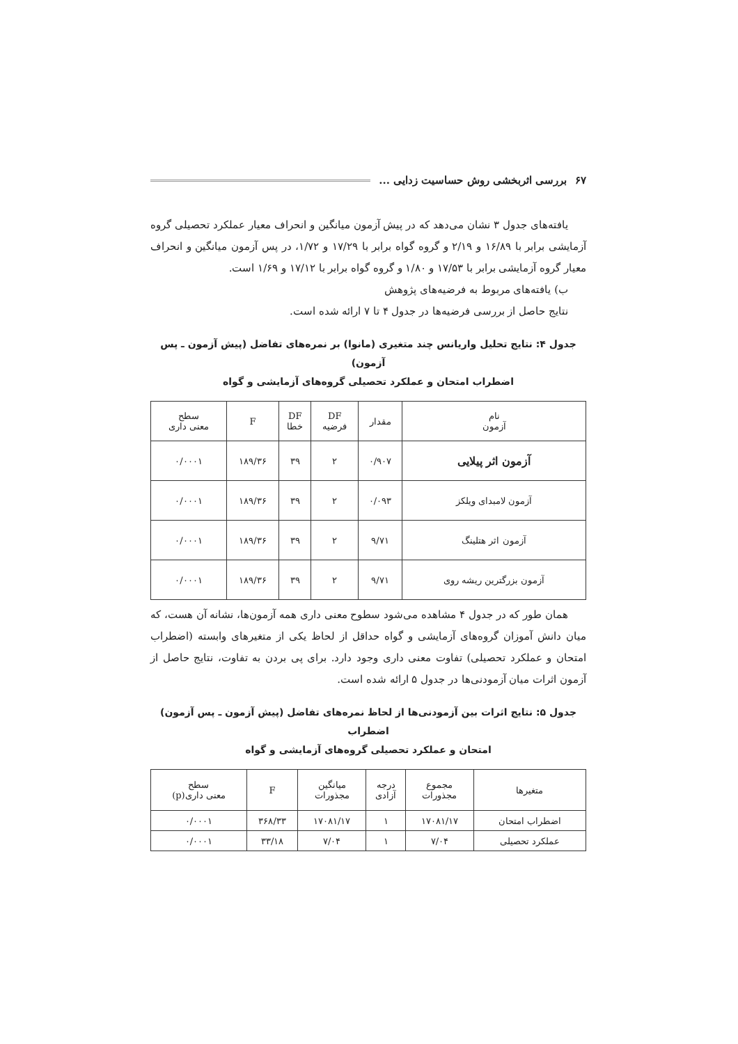بررسی اثربخشی روش حساسیت زدایی ... ۶۷
یافته‌های جدول ۳ نشان می‌دهد که در پیش آزمون میانگین و انحراف معیار عملکرد تحصیلی گروه آزمایشی برابر با ۱۶/۸۹ و ۲/۱۹ و گروه گواه برابر با ۱۷/۲۹ و ۱/۷۲، در پس آزمون میانگین و انحراف معیار گروه آزمایشی برابر با ۱۷/۵۳ و ۱/۸۰ و گروه گواه برابر با ۱۷/۱۲ و ۱/۶۹ است.
ب) یافته‌های مربوط به فرضیه‌های پژوهش
نتایج حاصل از بررسی فرضیه‌ها در جدول ۴ تا ۷ ارائه شده است.
جدول ۴: نتایج تحلیل واریانس چند متغیری (مانوا) بر نمره‌های تفاضل (پیش آزمون ـ پس آزمون)
اضطراب امتحان و عملکرد تحصیلی گروه‌های آزمایشی و گواه
| نام آزمون | مقدار | DF فرضیه | DF خطا | F | سطح معنی داری |
| --- | --- | --- | --- | --- | --- |
| آزمون اثر پیلایی | ۰/۹۰۷ | ۲ | ۳۹ | ۱۸۹/۳۶ | ۰/۰۰۰۱ |
| آزمون لامبدای ویلکز | ۰/۰۹۳ | ۲ | ۳۹ | ۱۸۹/۳۶ | ۰/۰۰۰۱ |
| آزمون اثر هتلینگ | ۹/۷۱ | ۲ | ۳۹ | ۱۸۹/۳۶ | ۰/۰۰۰۱ |
| آزمون بزرگترین ریشه روی | ۹/۷۱ | ۲ | ۳۹ | ۱۸۹/۳۶ | ۰/۰۰۰۱ |
همان طور که در جدول ۴ مشاهده می‌شود سطوح معنی داری همه آزمون‌ها، نشانه آن هست، که میان دانش آموزان گروه‌های آزمایشی و گواه حداقل از لحاظ یکی از متغیرهای وابسته (اضطراب امتحان و عملکرد تحصیلی) تفاوت معنی داری وجود دارد. برای پی بردن به تفاوت، نتایج حاصل از آزمون اثرات میان آزمودنی‌ها در جدول ۵ ارائه شده است.
جدول ۵: نتایج اثرات بین آزمودنی‌ها از لحاظ نمره‌های تفاضل (پیش آزمون ـ پس آزمون) اضطراب
امتحان و عملکرد تحصیلی گروه‌های آزمایشی و گواه
| متغیرها | مجموع مجذورات | درجه آزادی | میانگین مجذورات | F | سطح معنی داری(p) |
| --- | --- | --- | --- | --- | --- |
| اضطراب امتحان | ۱۷۰۸۱/۱۷ | ۱ | ۱۷۰۸۱/۱۷ | ۳۶۸/۳۳ | ۰/۰۰۰۱ |
| عملکرد تحصیلی | ۷/۰۴ | ۱ | ۷/۰۴ | ۳۳/۱۸ | ۰/۰۰۰۱ |